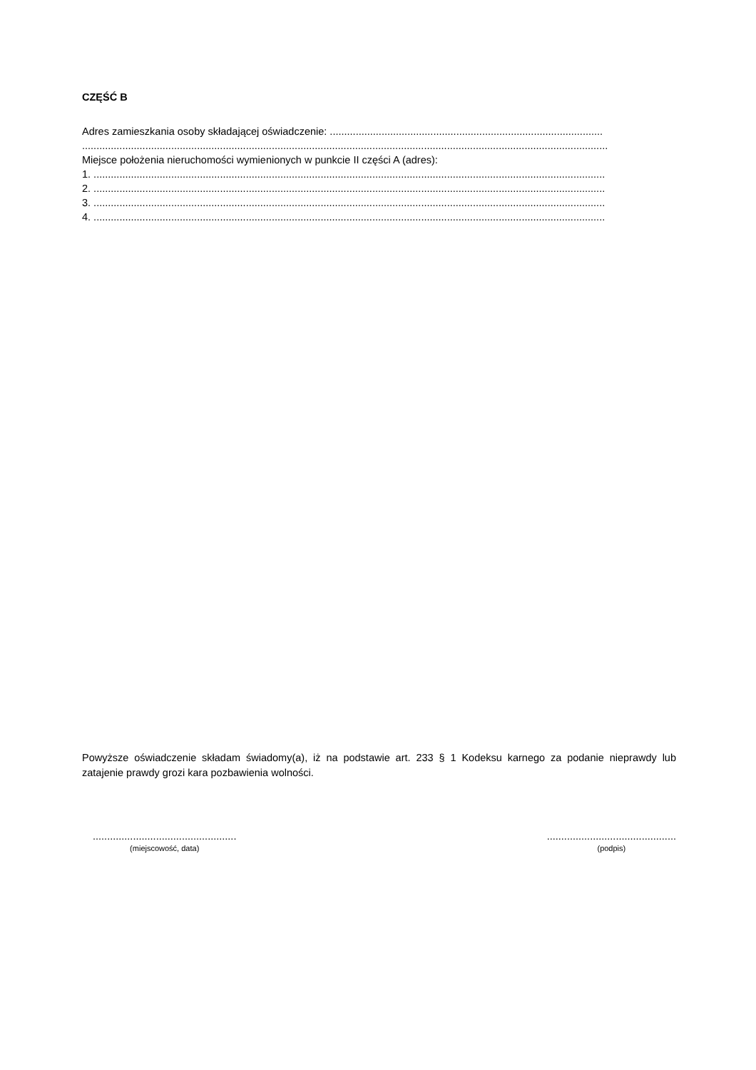CZĘŚĆ B
Adres zamieszkania osoby składającej oświadczenie: ...............................................................................................
.......................................................................................................................................................................................
Miejsce położenia nieruchomości wymienionych w punkcie II części A (adres):
1. ..................................................................................................................................................................................
2. ..................................................................................................................................................................................
3. ..................................................................................................................................................................................
4. ..................................................................................................................................................................................
Powyższe oświadczenie składam świadomy(a), iż na podstawie art. 233 § 1 Kodeksu karnego za podanie nieprawdy lub zatajenie prawdy grozi kara pozbawienia wolności.
..................................................
(miejscowość, data)
.............................................
(podpis)